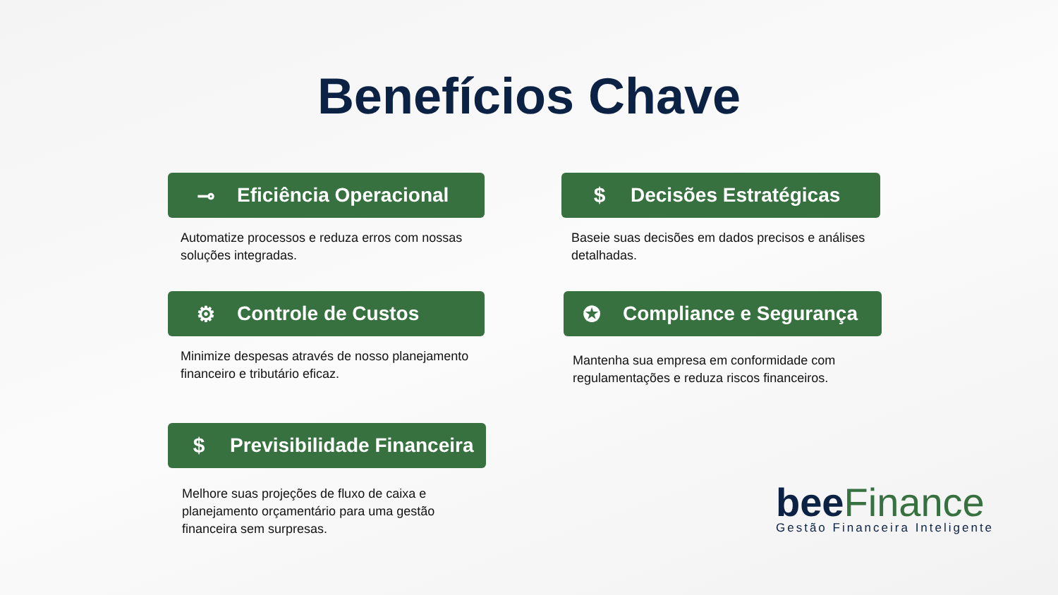Benefícios Chave
⊸ Eficiência Operacional
Automatize processos e reduza erros com nossas soluções integradas.
$ Decisões Estratégicas
Baseie suas decisões em dados precisos e análises detalhadas.
⚙ Controle de Custos
Minimize despesas através de nosso planejamento financeiro e tributário eficaz.
✪ Compliance e Segurança
Mantenha sua empresa em conformidade com regulamentações e reduza riscos financeiros.
$ Previsibilidade Financeira
Melhore suas projeções de fluxo de caixa e planejamento orçamentário para uma gestão financeira sem surpresas.
beeFinance
Gestão Financeira Inteligente